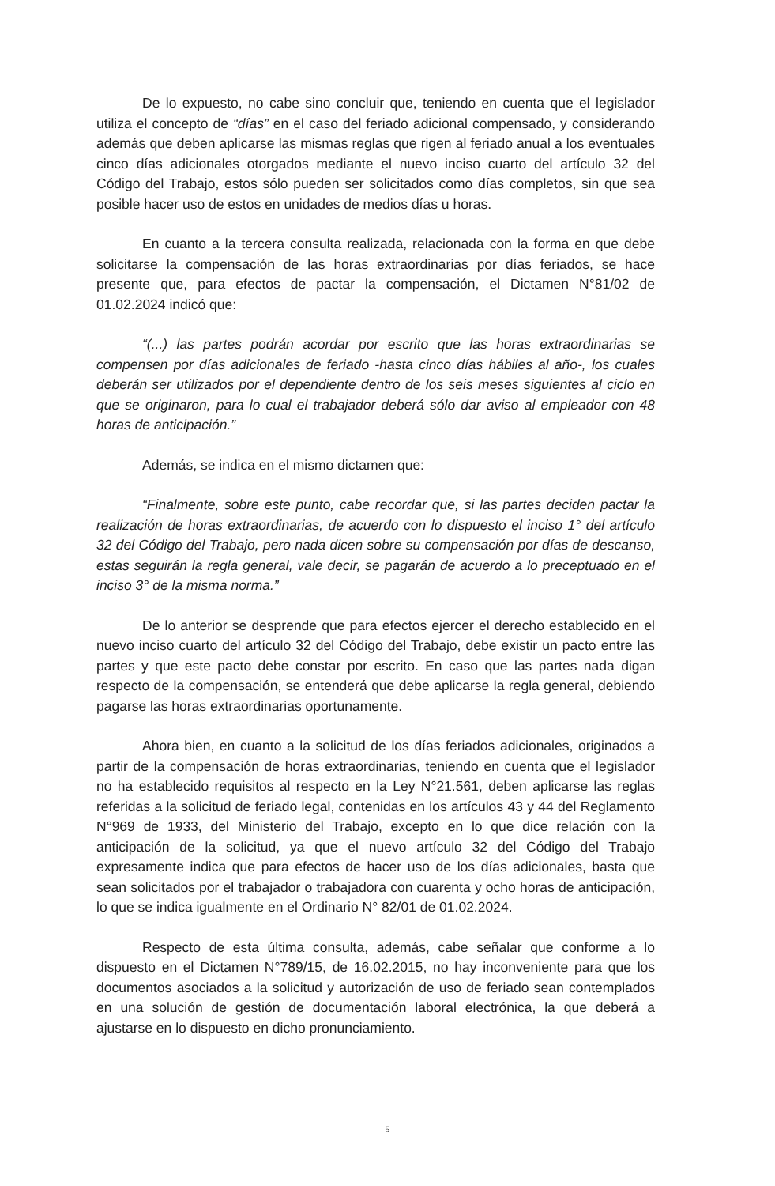De lo expuesto, no cabe sino concluir que, teniendo en cuenta que el legislador utiliza el concepto de “días” en el caso del feriado adicional compensado, y considerando además que deben aplicarse las mismas reglas que rigen al feriado anual a los eventuales cinco días adicionales otorgados mediante el nuevo inciso cuarto del artículo 32 del Código del Trabajo, estos sólo pueden ser solicitados como días completos, sin que sea posible hacer uso de estos en unidades de medios días u horas.
En cuanto a la tercera consulta realizada, relacionada con la forma en que debe solicitarse la compensación de las horas extraordinarias por días feriados, se hace presente que, para efectos de pactar la compensación, el Dictamen N°81/02 de 01.02.2024 indicó que:
“(...) las partes podrán acordar por escrito que las horas extraordinarias se compensen por días adicionales de feriado -hasta cinco días hábiles al año-, los cuales deberán ser utilizados por el dependiente dentro de los seis meses siguientes al ciclo en que se originaron, para lo cual el trabajador deberá sólo dar aviso al empleador con 48 horas de anticipación.”
Además, se indica en el mismo dictamen que:
“Finalmente, sobre este punto, cabe recordar que, si las partes deciden pactar la realización de horas extraordinarias, de acuerdo con lo dispuesto el inciso 1° del artículo 32 del Código del Trabajo, pero nada dicen sobre su compensación por días de descanso, estas seguirán la regla general, vale decir, se pagarán de acuerdo a lo preceptuado en el inciso 3° de la misma norma.”
De lo anterior se desprende que para efectos ejercer el derecho establecido en el nuevo inciso cuarto del artículo 32 del Código del Trabajo, debe existir un pacto entre las partes y que este pacto debe constar por escrito. En caso que las partes nada digan respecto de la compensación, se entenderá que debe aplicarse la regla general, debiendo pagarse las horas extraordinarias oportunamente.
Ahora bien, en cuanto a la solicitud de los días feriados adicionales, originados a partir de la compensación de horas extraordinarias, teniendo en cuenta que el legislador no ha establecido requisitos al respecto en la Ley N°21.561, deben aplicarse las reglas referidas a la solicitud de feriado legal, contenidas en los artículos 43 y 44 del Reglamento N°969 de 1933, del Ministerio del Trabajo, excepto en lo que dice relación con la anticipación de la solicitud, ya que el nuevo artículo 32 del Código del Trabajo expresamente indica que para efectos de hacer uso de los días adicionales, basta que sean solicitados por el trabajador o trabajadora con cuarenta y ocho horas de anticipación, lo que se indica igualmente en el Ordinario N° 82/01 de 01.02.2024.
Respecto de esta última consulta, además, cabe señalar que conforme a lo dispuesto en el Dictamen N°789/15, de 16.02.2015, no hay inconveniente para que los documentos asociados a la solicitud y autorización de uso de feriado sean contemplados en una solución de gestión de documentación laboral electrónica, la que deberá a ajustarse en lo dispuesto en dicho pronunciamiento.
5